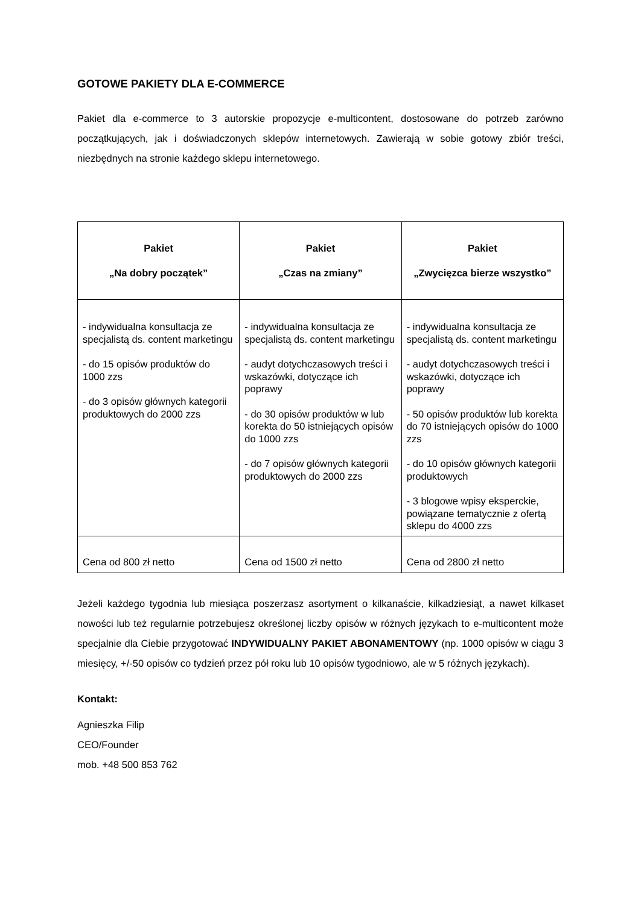GOTOWE PAKIETY DLA E-COMMERCE
Pakiet dla e-commerce to 3 autorskie propozycje e-multicontent, dostosowane do potrzeb zarówno początkujących, jak i doświadczonych sklepów internetowych. Zawierają w sobie gotowy zbiór treści, niezbędnych na stronie każdego sklepu internetowego.
| Pakiet „Na dobry początek” | Pakiet „Czas na zmiany” | Pakiet „Zwycięzca bierze wszystko” |
| --- | --- | --- |
| - indywidualna konsultacja ze specjalistą ds. content marketingu - do 15 opisów produktów do 1000 zzs - do 3 opisów głównych kategorii produktowych do 2000 zzs | - indywidualna konsultacja ze specjalistą ds. content marketingu - audyt dotychczasowych treści i wskazówki, dotyczące ich poprawy - do 30 opisów produktów w lub korekta do 50 istniejących opisów do 1000 zzs - do 7 opisów głównych kategorii produktowych do 2000 zzs | - indywidualna konsultacja ze specjalistą ds. content marketingu - audyt dotychczasowych treści i wskazówki, dotyczące ich poprawy - 50 opisów produktów lub korekta do 70 istniejących opisów do 1000 zzs - do 10 opisów głównych kategorii produktowych - 3 blogowe wpisy eksperckie, powiązane tematycznie z ofertą sklepu do 4000 zzs |
| Cena od 800 zł netto | Cena od 1500 zł netto | Cena od 2800 zł netto |
Jeżeli każdego tygodnia lub miesiąca poszerzasz asortyment o kilkanaście, kilkadziesiąt, a nawet kilkaset nowości lub też regularnie potrzebujesz określonej liczby opisów w różnych językach to e-multicontent może specjalnie dla Ciebie przygotować INDYWIDUALNY PAKIET ABONAMENTOWY (np. 1000 opisów w ciągu 3 miesięcy, +/-50 opisów co tydzień przez pół roku lub 10 opisów tygodniowo, ale w 5 różnych językach).
Kontakt:
Agnieszka Filip
CEO/Founder
mob. +48 500 853 762